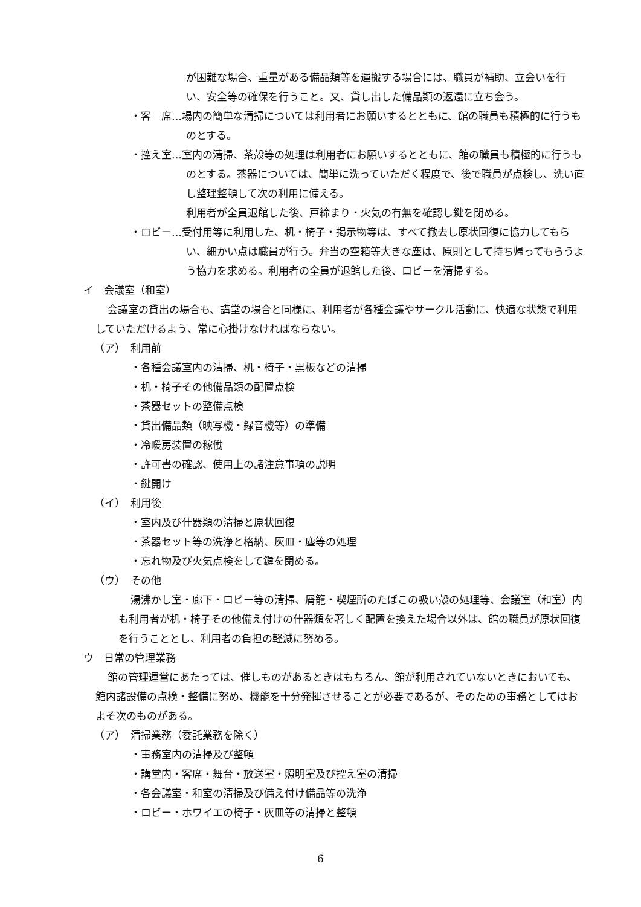が困難な場合、重量がある備品類等を運搬する場合には、職員が補助、立会いを行い、安全等の確保を行うこと。又、貸し出した備品類の返還に立ち会う。
・客　席…場内の簡単な清掃については利用者にお願いするとともに、館の職員も積極的に行うものとする。
・控え室…室内の清掃、茶殻等の処理は利用者にお願いするとともに、館の職員も積極的に行うものとする。茶器については、簡単に洗っていただく程度で、後で職員が点検し、洗い直し整理整頓して次の利用に備える。
利用者が全員退館した後、戸締まり・火気の有無を確認し鍵を閉める。
・ロビー…受付用等に利用した、机・椅子・掲示物等は、すべて撤去し原状回復に協力してもらい、細かい点は職員が行う。弁当の空箱等大きな塵は、原則として持ち帰ってもらうよう協力を求める。利用者の全員が退館した後、ロビーを清掃する。
イ　会議室（和室）
会議室の貸出の場合も、講堂の場合と同様に、利用者が各種会議やサークル活動に、快適な状態で利用していただけるよう、常に心掛けなければならない。
（ア）　利用前
・各種会議室内の清掃、机・椅子・黒板などの清掃
・机・椅子その他備品類の配置点検
・茶器セットの整備点検
・貸出備品類（映写機・録音機等）の準備
・冷暖房装置の稼働
・許可書の確認、使用上の諸注意事項の説明
・鍵開け
（イ）　利用後
・室内及び什器類の清掃と原状回復
・茶器セット等の洗浄と格納、灰皿・塵等の処理
・忘れ物及び火気点検をして鍵を閉める。
（ウ）　その他
湯沸かし室・廊下・ロビー等の清掃、屑籠・喫煙所のたばこの吸い殻の処理等、会議室（和室）内も利用者が机・椅子その他備え付けの什器類を著しく配置を換えた場合以外は、館の職員が原状回復を行うこととし、利用者の負担の軽減に努める。
ウ　日常の管理業務
館の管理運営にあたっては、催しものがあるときはもちろん、館が利用されていないときにおいても、館内諸設備の点検・整備に努め、機能を十分発揮させることが必要であるが、そのための事務としてはおよそ次のものがある。
（ア）　清掃業務（委託業務を除く）
・事務室内の清掃及び整頓
・講堂内・客席・舞台・放送室・照明室及び控え室の清掃
・各会議室・和室の清掃及び備え付け備品等の洗浄
・ロビー・ホワイエの椅子・灰皿等の清掃と整頓
6